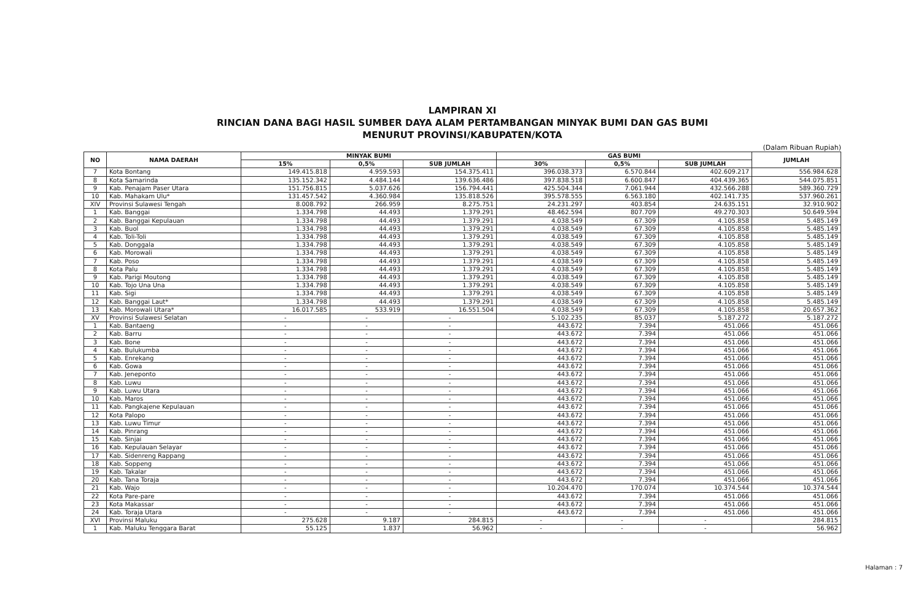LAMPIRAN XI
RINCIAN DANA BAGI HASIL SUMBER DAYA ALAM PERTAMBANGAN MINYAK BUMI DAN GAS BUMI
MENURUT PROVINSI/KABUPATEN/KOTA
(Dalam Ribuan Rupiah)
| NO | NAMA DAERAH | MINYAK BUMI | | | GAS BUMI | | | JUMLAH |
| --- | --- | --- | --- | --- | --- | --- | --- | --- |
| | | 15% | 0,5% | SUB JUMLAH | 30% | 0,5% | SUB JUMLAH | |
| 7 | Kota Bontang | 149.415.818 | 4.959.593 | 154.375.411 | 396.038.373 | 6.570.844 | 402.609.217 | 556.984.628 |
| 8 | Kota Samarinda | 135.152.342 | 4.484.144 | 139.636.486 | 397.838.518 | 6.600.847 | 404.439.365 | 544.075.851 |
| 9 | Kab. Penajam Paser Utara | 151.756.815 | 5.037.626 | 156.794.441 | 425.504.344 | 7.061.944 | 432.566.288 | 589.360.729 |
| 10 | Kab. Mahakam Ulu* | 131.457.542 | 4.360.984 | 135.818.526 | 395.578.555 | 6.563.180 | 402.141.735 | 537.960.261 |
| XIV | Provinsi Sulawesi Tengah | 8.008.792 | 266.959 | 8.275.751 | 24.231.297 | 403.854 | 24.635.151 | 32.910.902 |
| 1 | Kab. Banggai | 1.334.798 | 44.493 | 1.379.291 | 48.462.594 | 807.709 | 49.270.303 | 50.649.594 |
| 2 | Kab. Banggai Kepulauan | 1.334.798 | 44.493 | 1.379.291 | 4.038.549 | 67.309 | 4.105.858 | 5.485.149 |
| 3 | Kab. Buol | 1.334.798 | 44.493 | 1.379.291 | 4.038.549 | 67.309 | 4.105.858 | 5.485.149 |
| 4 | Kab. Toli-Toli | 1.334.798 | 44.493 | 1.379.291 | 4.038.549 | 67.309 | 4.105.858 | 5.485.149 |
| 5 | Kab. Donggala | 1.334.798 | 44.493 | 1.379.291 | 4.038.549 | 67.309 | 4.105.858 | 5.485.149 |
| 6 | Kab. Morowali | 1.334.798 | 44.493 | 1.379.291 | 4.038.549 | 67.309 | 4.105.858 | 5.485.149 |
| 7 | Kab. Poso | 1.334.798 | 44.493 | 1.379.291 | 4.038.549 | 67.309 | 4.105.858 | 5.485.149 |
| 8 | Kota Palu | 1.334.798 | 44.493 | 1.379.291 | 4.038.549 | 67.309 | 4.105.858 | 5.485.149 |
| 9 | Kab. Parigi Moutong | 1.334.798 | 44.493 | 1.379.291 | 4.038.549 | 67.309 | 4.105.858 | 5.485.149 |
| 10 | Kab. Tojo Una Una | 1.334.798 | 44.493 | 1.379.291 | 4.038.549 | 67.309 | 4.105.858 | 5.485.149 |
| 11 | Kab. Sigi | 1.334.798 | 44.493 | 1.379.291 | 4.038.549 | 67.309 | 4.105.858 | 5.485.149 |
| 12 | Kab. Banggai Laut* | 1.334.798 | 44.493 | 1.379.291 | 4.038.549 | 67.309 | 4.105.858 | 5.485.149 |
| 13 | Kab. Morowali Utara* | 16.017.585 | 533.919 | 16.551.504 | 4.038.549 | 67.309 | 4.105.858 | 20.657.362 |
| XV | Provinsi Sulawesi Selatan | - | - | - | 5.102.235 | 85.037 | 5.187.272 | 5.187.272 |
| 1 | Kab. Bantaeng | - | - | - | 443.672 | 7.394 | 451.066 | 451.066 |
| 2 | Kab. Barru | - | - | - | 443.672 | 7.394 | 451.066 | 451.066 |
| 3 | Kab. Bone | - | - | - | 443.672 | 7.394 | 451.066 | 451.066 |
| 4 | Kab. Bulukumba | - | - | - | 443.672 | 7.394 | 451.066 | 451.066 |
| 5 | Kab. Enrekang | - | - | - | 443.672 | 7.394 | 451.066 | 451.066 |
| 6 | Kab. Gowa | - | - | - | 443.672 | 7.394 | 451.066 | 451.066 |
| 7 | Kab. Jeneponto | - | - | - | 443.672 | 7.394 | 451.066 | 451.066 |
| 8 | Kab. Luwu | - | - | - | 443.672 | 7.394 | 451.066 | 451.066 |
| 9 | Kab. Luwu Utara | - | - | - | 443.672 | 7.394 | 451.066 | 451.066 |
| 10 | Kab. Maros | - | - | - | 443.672 | 7.394 | 451.066 | 451.066 |
| 11 | Kab. Pangkajene Kepulauan | - | - | - | 443.672 | 7.394 | 451.066 | 451.066 |
| 12 | Kota Palopo | - | - | - | 443.672 | 7.394 | 451.066 | 451.066 |
| 13 | Kab. Luwu Timur | - | - | - | 443.672 | 7.394 | 451.066 | 451.066 |
| 14 | Kab. Pinrang | - | - | - | 443.672 | 7.394 | 451.066 | 451.066 |
| 15 | Kab. Sinjai | - | - | - | 443.672 | 7.394 | 451.066 | 451.066 |
| 16 | Kab. Kepulauan Selayar | - | - | - | 443.672 | 7.394 | 451.066 | 451.066 |
| 17 | Kab. Sidenreng Rappang | - | - | - | 443.672 | 7.394 | 451.066 | 451.066 |
| 18 | Kab. Soppeng | - | - | - | 443.672 | 7.394 | 451.066 | 451.066 |
| 19 | Kab. Takalar | - | - | - | 443.672 | 7.394 | 451.066 | 451.066 |
| 20 | Kab. Tana Toraja | - | - | - | 443.672 | 7.394 | 451.066 | 451.066 |
| 21 | Kab. Wajo | - | - | - | 10.204.470 | 170.074 | 10.374.544 | 10.374.544 |
| 22 | Kota Pare-pare | - | - | - | 443.672 | 7.394 | 451.066 | 451.066 |
| 23 | Kota Makassar | - | - | - | 443.672 | 7.394 | 451.066 | 451.066 |
| 24 | Kab. Toraja Utara | - | - | - | 443.672 | 7.394 | 451.066 | 451.066 |
| XVI | Provinsi Maluku | 275.628 | 9.187 | 284.815 | - | - | - | 284.815 |
| 1 | Kab. Maluku Tenggara Barat | 55.125 | 1.837 | 56.962 | - | - | - | 56.962 |
Halaman : 7